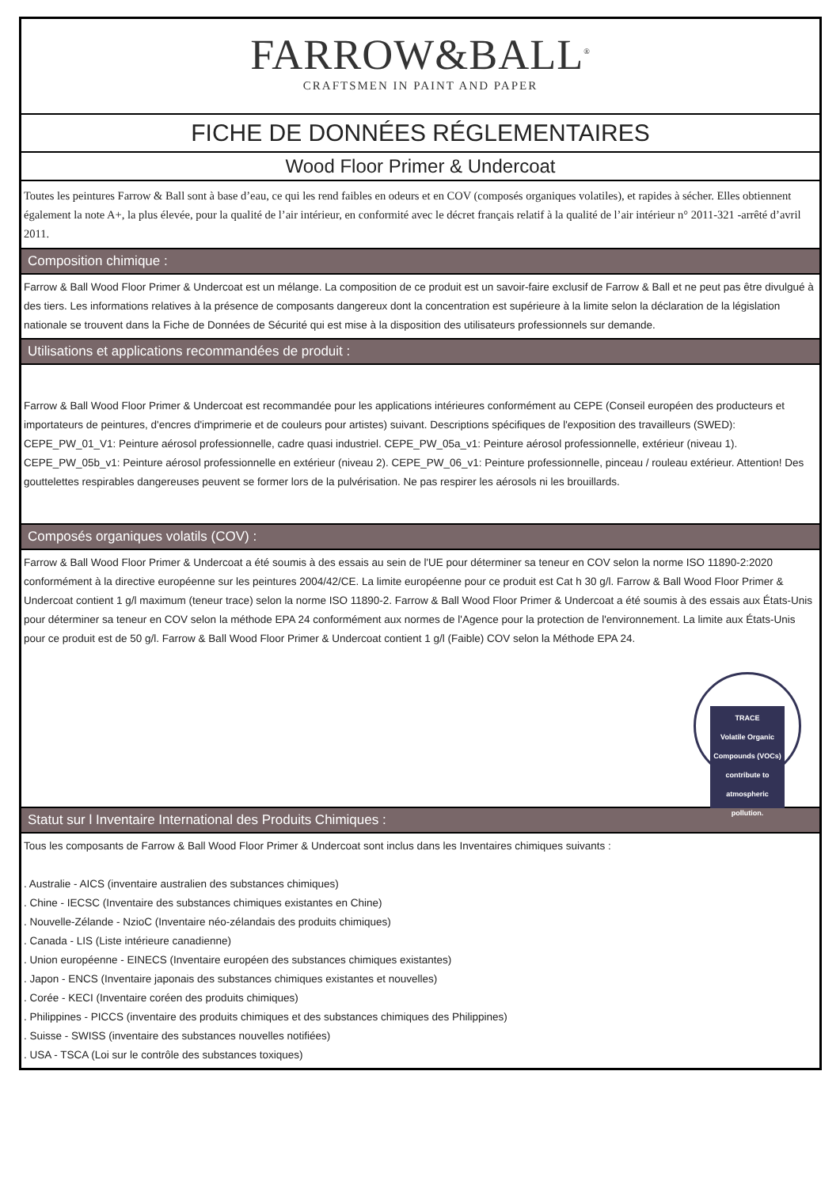FARROW&BALL<sup>®</sup>
CRAFTSMEN IN PAINT AND PAPER
FICHE DE DONNÉES RÉGLEMENTAIRES
Wood Floor Primer & Undercoat
Toutes les peintures Farrow & Ball sont à base d’eau, ce qui les rend faibles en odeurs et en COV (composés organiques volatiles), et rapides à sécher. Elles obtiennent également la note A+, la plus élevée, pour la qualité de l’air intérieur, en conformité avec le décret français relatif à la qualité de l’air intérieur n° 2011-321 -arrêté d’avril 2011.
Composition chimique :
Farrow & Ball Wood Floor Primer & Undercoat est un mélange. La composition de ce produit est un savoir-faire exclusif de Farrow & Ball et ne peut pas être divulgué à des tiers. Les informations relatives à la présence de composants dangereux dont la concentration est supérieure à la limite selon la déclaration de la législation nationale se trouvent dans la Fiche de Données de Sécurité qui est mise à la disposition des utilisateurs professionnels sur demande.
Utilisations et applications recommandées de produit :
Farrow & Ball Wood Floor Primer & Undercoat est recommandée pour les applications intérieures conformément au CEPE (Conseil européen des producteurs et importateurs de peintures, d'encres d'imprimerie et de couleurs pour artistes) suivant. Descriptions spécifiques de l'exposition des travailleurs (SWED): CEPE_PW_01_V1: Peinture aérosol professionnelle, cadre quasi industriel. CEPE_PW_05a_v1: Peinture aérosol professionnelle, extérieur (niveau 1). CEPE_PW_05b_v1: Peinture aérosol professionnelle en extérieur (niveau 2). CEPE_PW_06_v1: Peinture professionnelle, pinceau / rouleau extérieur. Attention! Des gouttelettes respirables dangereuses peuvent se former lors de la pulvérisation. Ne pas respirer les aérosols ni les brouillards.
Composés organiques volatils (COV) :
Farrow & Ball Wood Floor Primer & Undercoat a été soumis à des essais au sein de l'UE pour déterminer sa teneur en COV selon la norme ISO 11890-2:2020 conformément à la directive européenne sur les peintures 2004/42/CE. La limite européenne pour ce produit est Cat h 30 g/l. Farrow & Ball Wood Floor Primer & Undercoat contient 1 g/l maximum (teneur trace) selon la norme ISO 11890-2. Farrow & Ball Wood Floor Primer & Undercoat a été soumis à des essais aux États-Unis pour déterminer sa teneur en COV selon la méthode EPA 24 conformément aux normes de l'Agence pour la protection de l'environnement. La limite aux États-Unis pour ce produit est de 50 g/l. Farrow & Ball Wood Floor Primer & Undercoat contient 1 g/l (Faible) COV selon la Méthode EPA 24.
TRACE
Volatile Organic Compounds (VOCs) contribute to atmospheric pollution.
Statut sur l Inventaire International des Produits Chimiques :
Tous les composants de Farrow & Ball Wood Floor Primer & Undercoat sont inclus dans les Inventaires chimiques suivants :
. Australie - AICS (inventaire australien des substances chimiques)
. Chine - IECSC (Inventaire des substances chimiques existantes en Chine)
. Nouvelle-Zélande - NzioC (Inventaire néo-zélandais des produits chimiques)
. Canada - LIS (Liste intérieure canadienne)
. Union européenne - EINECS (Inventaire européen des substances chimiques existantes)
. Japon - ENCS (Inventaire japonais des substances chimiques existantes et nouvelles)
. Corée - KECI (Inventaire coréen des produits chimiques)
. Philippines - PICCS (inventaire des produits chimiques et des substances chimiques des Philippines)
. Suisse - SWISS (inventaire des substances nouvelles notifiées)
. USA - TSCA (Loi sur le contrôle des substances toxiques)